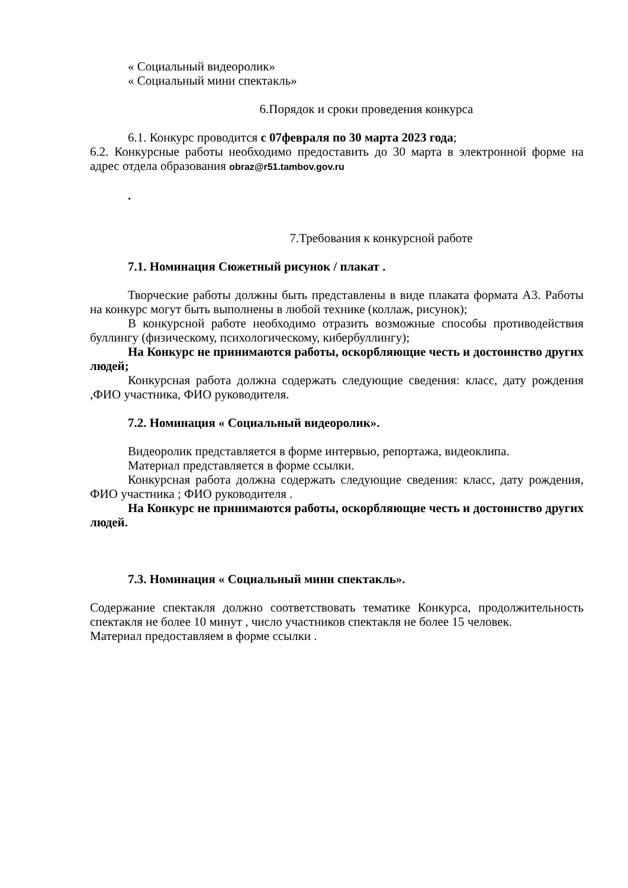« Социальный видеоролик»
« Социальный мини спектакль»
6.Порядок и сроки проведения конкурса
6.1. Конкурс проводится с 07февраля по 30 марта 2023 года;
6.2. Конкурсные работы необходимо предоставить до 30 марта в электронной форме на адрес отдела образования obraz@r51.tambov.gov.ru
.
7.Требования к конкурсной работе
7.1. Номинация Сюжетный рисунок / плакат .
Творческие работы должны быть представлены в виде плаката формата А3. Работы на конкурс могут быть выполнены в любой технике (коллаж, рисунок);
В конкурсной работе необходимо отразить возможные способы противодействия буллингу (физическому, психологическому, кибербуллингу);
На Конкурс не принимаются работы, оскорбляющие честь и достоинство других людей;
Конкурсная работа должна содержать следующие сведения: класс, дату рождения ,ФИО участника, ФИО руководителя.
7.2. Номинация « Социальный видеоролик».
Видеоролик представляется в форме интервью, репортажа, видеоклипа.
Материал представляется в форме ссылки.
Конкурсная работа должна содержать следующие сведения: класс, дату рождения, ФИО участника ; ФИО руководителя .
На Конкурс не принимаются работы, оскорбляющие честь и достоинство других людей.
7.3. Номинация « Социальный мини спектакль».
Содержание спектакля должно соответствовать тематике Конкурса, продолжительность спектакля не более 10 минут , число участников спектакля не более 15 человек.
Материал предоставляем в форме ссылки .